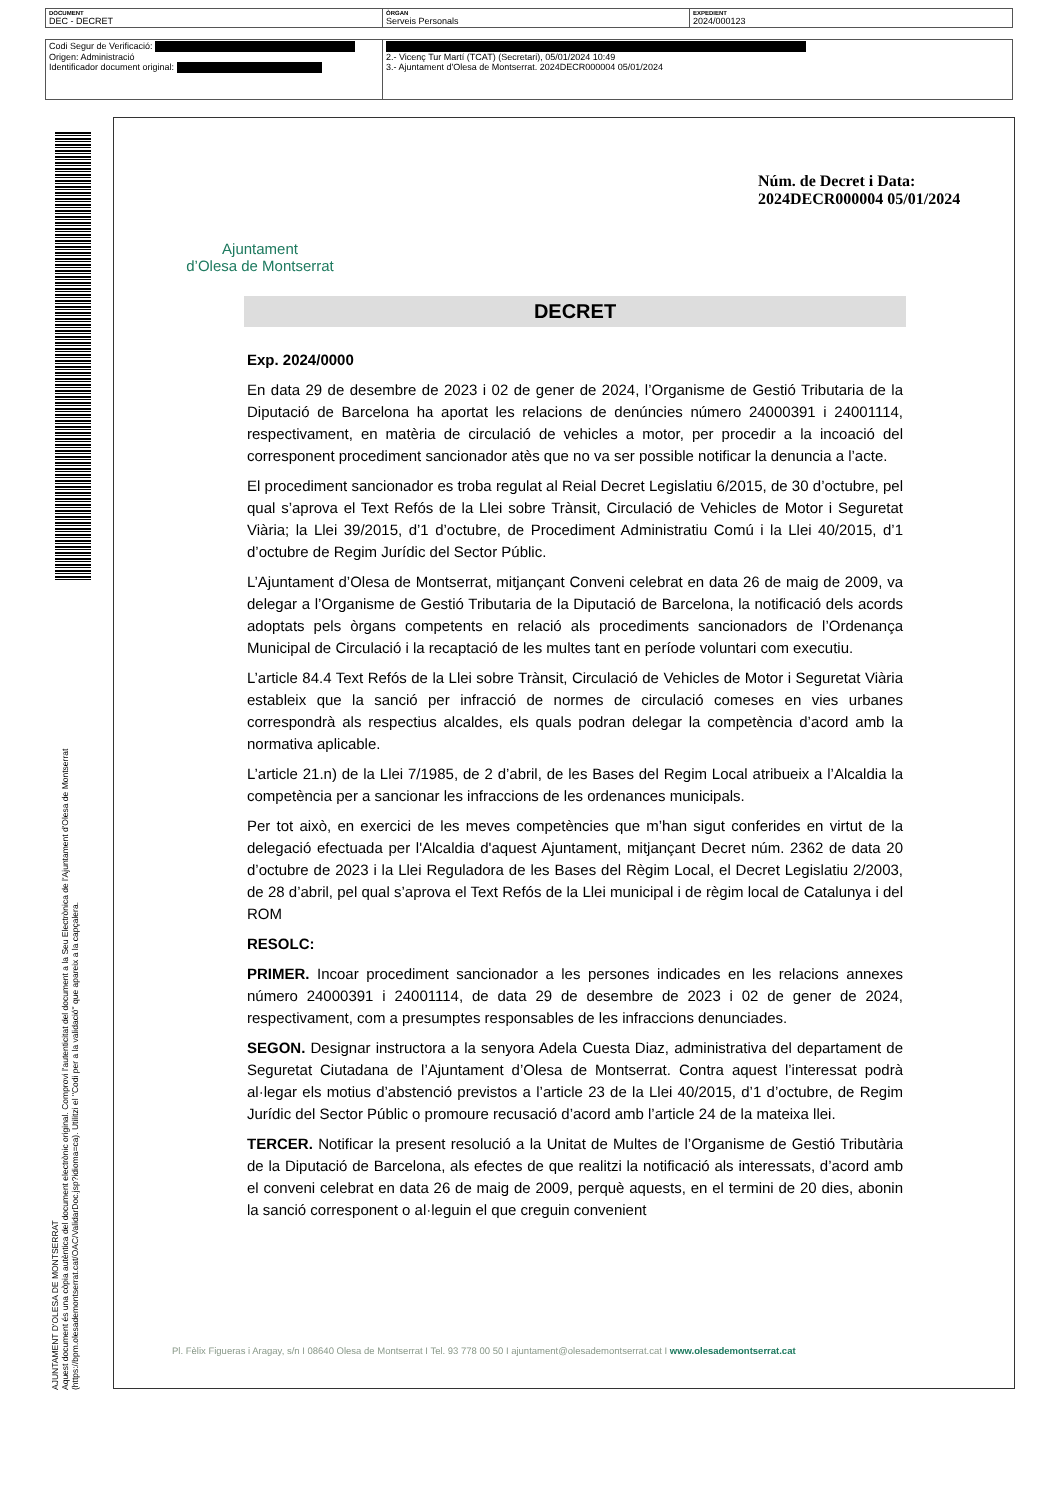| DOCUMENT DEC - DECRET | ÒRGAN Serveis Personals | EXPEDIENT 2024/000123 |
| Codi Segur de Verificació: Origen: Administració Identificador document original: | 2.- Vicenç Tur Martí (TCAT) (Secretari), 05/01/2024 10:49 3.- Ajuntament d'Olesa de Montserrat. 2024DECR000004 05/01/2024 |
AJUNTAMENT D'OLESA DE MONTSERRAT
Aquest document és una còpia autèntica del document electrònic original. Comprovi l'autenticitat del document a la Seu Electrònica de l'Ajuntament d'Olesa de Montserrat (https://bpm.olesademontserrat.cat/OAC/ValidarDoc.jsp?idioma=ca). Utilitzi el "Codi per a la validació" que apareix a la capçalera.
Ajuntament
d’Olesa de Montserrat
Núm. de Decret i Data:
2024DECR000004 05/01/2024
DECRET
Exp. 2024/0000
En data 29 de desembre de 2023 i 02 de gener de 2024, l’Organisme de Gestió Tributaria de la Diputació de Barcelona ha aportat les relacions de denúncies número 24000391 i 24001114, respectivament, en matèria de circulació de vehicles a motor, per procedir a la incoació del corresponent procediment sancionador atès que no va ser possible notificar la denuncia a l’acte.
El procediment sancionador es troba regulat al Reial Decret Legislatiu 6/2015, de 30 d’octubre, pel qual s’aprova el Text Refós de la Llei sobre Trànsit, Circulació de Vehicles de Motor i Seguretat Viària; la Llei 39/2015, d’1 d’octubre, de Procediment Administratiu Comú i la Llei 40/2015, d’1 d’octubre de Regim Jurídic del Sector Públic.
L’Ajuntament d’Olesa de Montserrat, mitjançant Conveni celebrat en data 26 de maig de 2009, va delegar a l’Organisme de Gestió Tributaria de la Diputació de Barcelona, la notificació dels acords adoptats pels òrgans competents en relació als procediments sancionadors de l’Ordenança Municipal de Circulació i la recaptació de les multes tant en període voluntari com executiu.
L’article 84.4 Text Refós de la Llei sobre Trànsit, Circulació de Vehicles de Motor i Seguretat Viària estableix que la sanció per infracció de normes de circulació comeses en vies urbanes correspondrà als respectius alcaldes, els quals podran delegar la competència d’acord amb la normativa aplicable.
L’article 21.n) de la Llei 7/1985, de 2 d’abril, de les Bases del Regim Local atribueix a l’Alcaldia la competència per a sancionar les infraccions de les ordenances municipals.
Per tot això, en exercici de les meves competències que m’han sigut conferides en virtut de la delegació efectuada per l'Alcaldia d'aquest Ajuntament, mitjançant Decret núm. 2362 de data 20 d’octubre de 2023 i la Llei Reguladora de les Bases del Règim Local, el Decret Legislatiu 2/2003, de 28 d’abril, pel qual s’aprova el Text Refós de la Llei municipal i de règim local de Catalunya i del ROM
RESOLC:
PRIMER. Incoar procediment sancionador a les persones indicades en les relacions annexes número 24000391 i 24001114, de data 29 de desembre de 2023 i 02 de gener de 2024, respectivament, com a presumptes responsables de les infraccions denunciades.
SEGON. Designar instructora a la senyora Adela Cuesta Diaz, administrativa del departament de Seguretat Ciutadana de l’Ajuntament d’Olesa de Montserrat. Contra aquest l’interessat podrà al·legar els motius d’abstenció previstos a l’article 23 de la Llei 40/2015, d’1 d’octubre, de Regim Jurídic del Sector Públic o promoure recusació d’acord amb l’article 24 de la mateixa llei.
TERCER. Notificar la present resolució a la Unitat de Multes de l’Organisme de Gestió Tributària de la Diputació de Barcelona, als efectes de que realitzi la notificació als interessats, d’acord amb el conveni celebrat en data 26 de maig de 2009, perquè aquests, en el termini de 20 dies, abonin la sanció corresponent o al·leguin el que creguin convenient
Pl. Fèlix Figueras i Aragay, s/n I 08640 Olesa de Montserrat I Tel. 93 778 00 50 I ajuntament@olesademontserrat.cat I www.olesademontserrat.cat